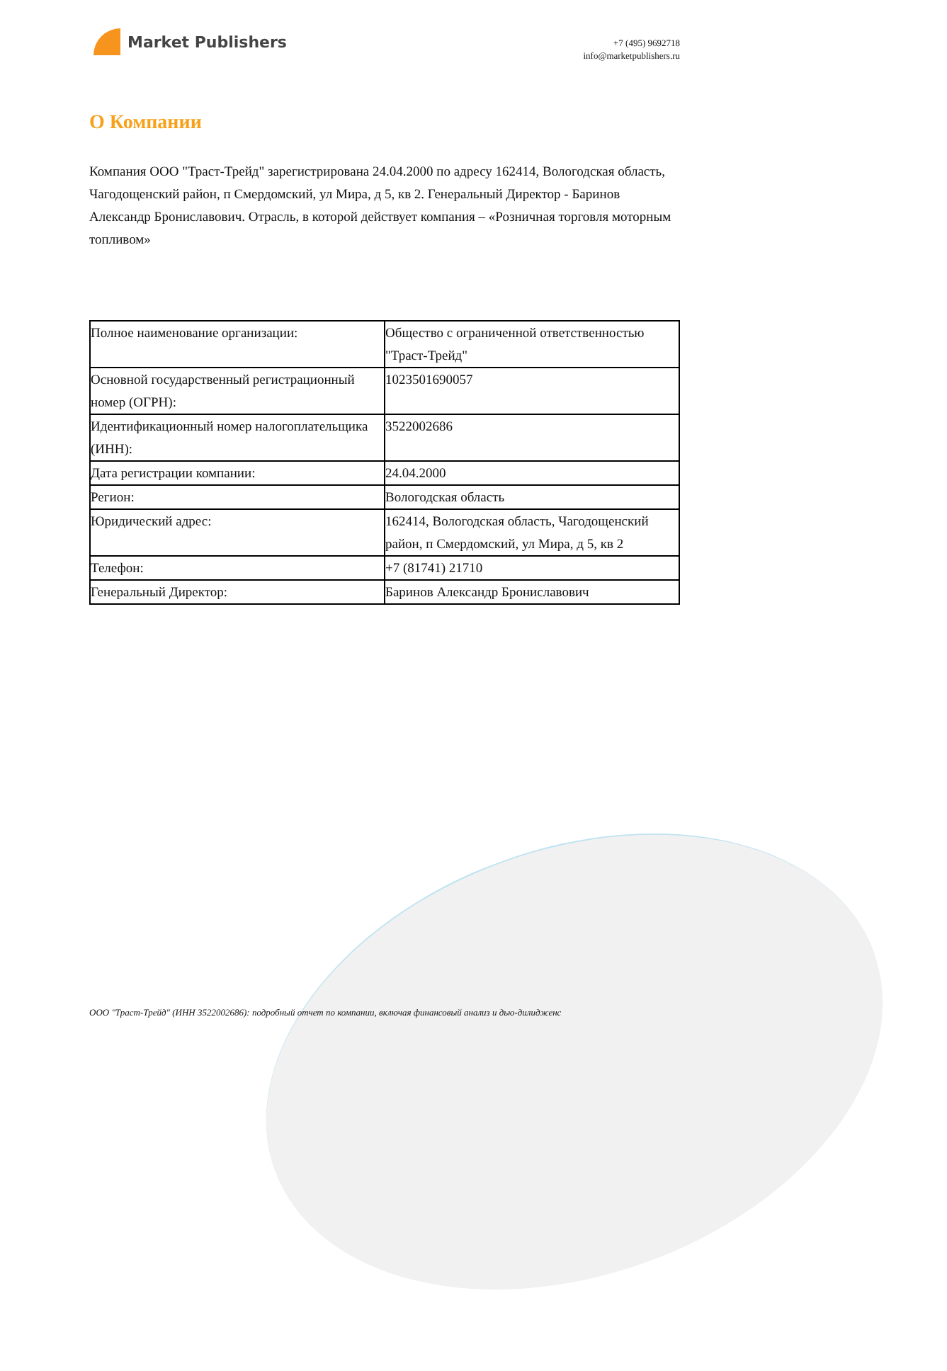Market Publishers
+7 (495) 9692718
info@marketpublishers.ru
О Компании
Компания ООО "Траст-Трейд" зарегистрирована 24.04.2000 по адресу 162414, Вологодская область, Чагодощенский район, п Смердомский, ул Мира, д 5, кв 2. Генеральный Директор - Баринов Александр Брониславович. Отрасль, в которой действует компания – «Розничная торговля моторным топливом»
| Полное наименование организации: | Общество с ограниченной ответственностью "Траст-Трейд" |
| Основной государственный регистрационный номер (ОГРН): | 1023501690057 |
| Идентификационный номер налогоплательщика (ИНН): | 3522002686 |
| Дата регистрации компании: | 24.04.2000 |
| Регион: | Вологодская область |
| Юридический адрес: | 162414, Вологодская область, Чагодощенский район, п Смердомский, ул Мира, д 5, кв 2 |
| Телефон: | +7 (81741) 21710 |
| Генеральный Директор: | Баринов Александр Брониславович |
ООО "Траст-Трейд" (ИНН 3522002686): подробный отчет по компании, включая финансовый анализ и дью-дилидженс